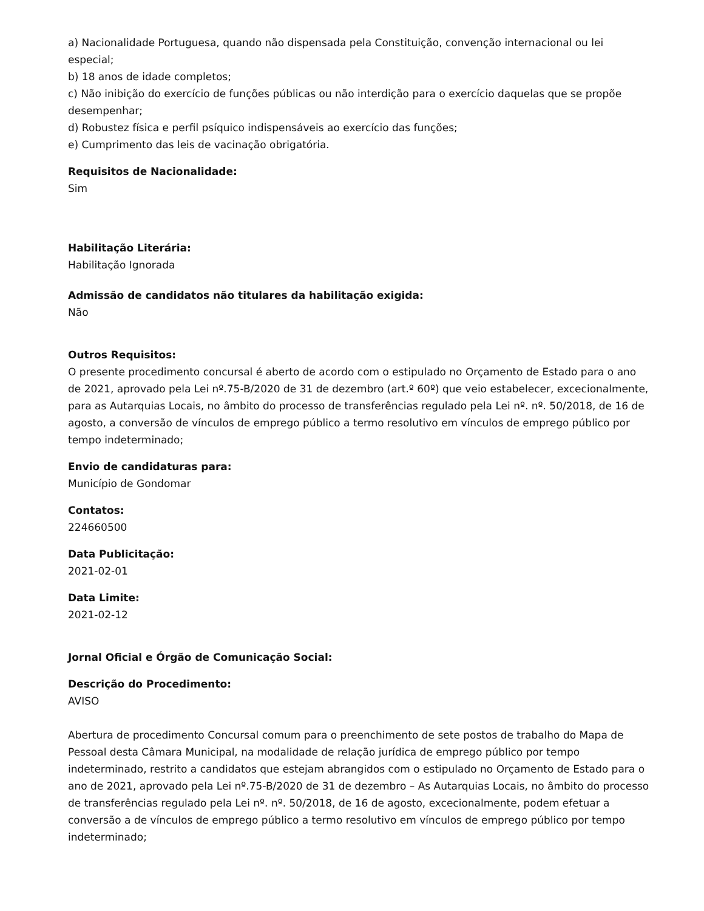a) Nacionalidade Portuguesa, quando não dispensada pela Constituição, convenção internacional ou lei especial;
b) 18 anos de idade completos;
c) Não inibição do exercício de funções públicas ou não interdição para o exercício daquelas que se propõe desempenhar;
d) Robustez física e perfil psíquico indispensáveis ao exercício das funções;
e) Cumprimento das leis de vacinação obrigatória.
Requisitos de Nacionalidade:
Sim
Habilitação Literária:
Habilitação Ignorada
Admissão de candidatos não titulares da habilitação exigida:
Não
Outros Requisitos:
O presente procedimento concursal é aberto de acordo com o estipulado no Orçamento de Estado para o ano de 2021, aprovado pela Lei nº.75-B/2020 de 31 de dezembro (art.º 60º) que veio estabelecer, excecionalmente, para as Autarquias Locais, no âmbito do processo de transferências regulado pela Lei nº. nº. 50/2018, de 16 de agosto, a conversão de vínculos de emprego público a termo resolutivo em vínculos de emprego público por tempo indeterminado;
Envio de candidaturas para:
Município de Gondomar
Contatos:
224660500
Data Publicitação:
2021-02-01
Data Limite:
2021-02-12
Jornal Oficial e Órgão de Comunicação Social:
Descrição do Procedimento:
AVISO
Abertura de procedimento Concursal comum para o preenchimento de sete postos de trabalho do Mapa de Pessoal desta Câmara Municipal, na modalidade de relação jurídica de emprego público por tempo indeterminado, restrito a candidatos que estejam abrangidos com o estipulado no Orçamento de Estado para o ano de 2021, aprovado pela Lei nº.75-B/2020 de 31 de dezembro – As Autarquias Locais, no âmbito do processo de transferências regulado pela Lei nº. nº. 50/2018, de 16 de agosto, excecionalmente, podem efetuar a conversão a de vínculos de emprego público a termo resolutivo em vínculos de emprego público por tempo indeterminado;